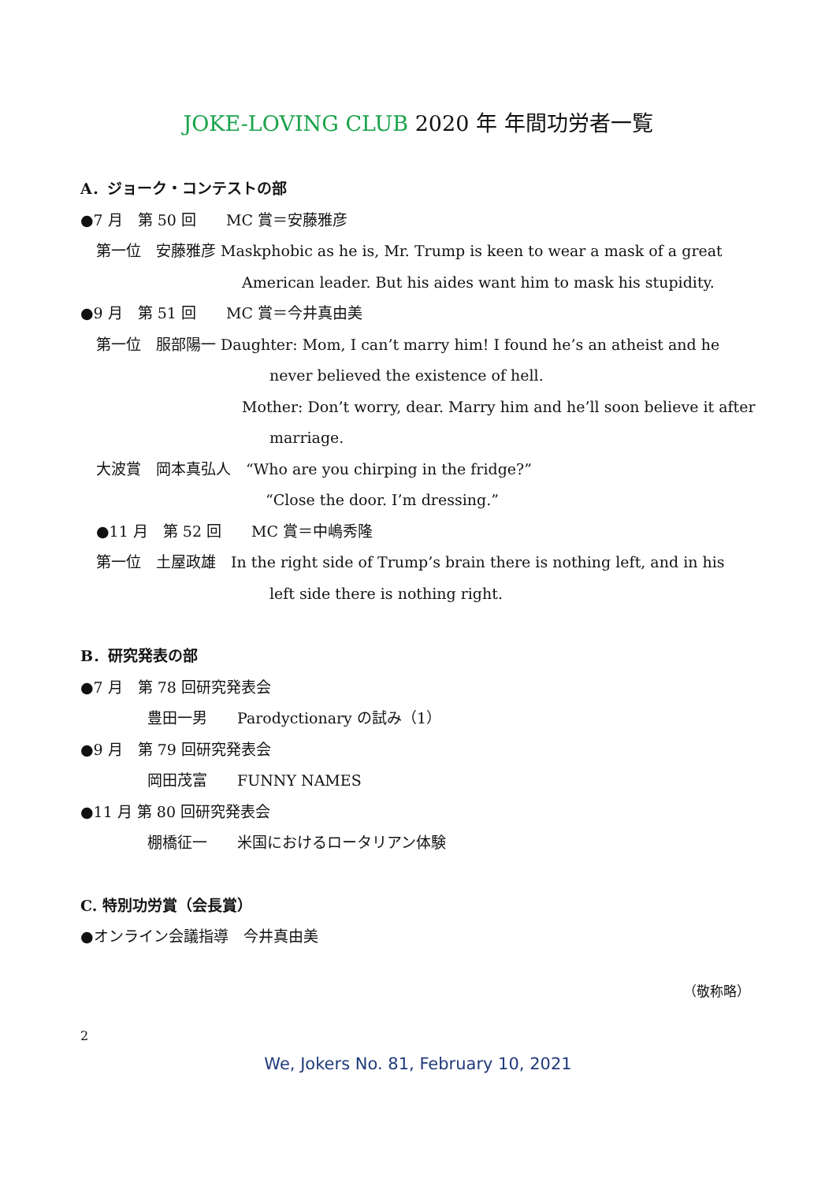JOKE-LOVING CLUB 2020 年 年間功労者一覧
A．ジョーク・コンテストの部
●7 月　第 50 回　　MC 賞＝安藤雅彦
第一位　安藤雅彦 Maskphobic as he is, Mr. Trump is keen to wear a mask of a great
American leader. But his aides want him to mask his stupidity.
●9 月　第 51 回　　MC 賞＝今井真由美
第一位　服部陽一 Daughter: Mom, I can’t marry him! I found he’s an atheist and he
never believed the existence of hell.
Mother: Don’t worry, dear. Marry him and he’ll soon believe it after
marriage.
大波賞　岡本真弘人　“Who are you chirping in the fridge?”
“Close the door. I’m dressing.”
●11 月　第 52 回　　MC 賞＝中嶋秀隆
第一位　土屋政雄　In the right side of Trump’s brain there is nothing left, and in his
left side there is nothing right.
B．研究発表の部
●7 月　第 78 回研究発表会
豊田一男　　Parodyctionary の試み（1）
●9 月　第 79 回研究発表会
岡田茂富　　FUNNY NAMES
●11 月 第 80 回研究発表会
棚橋征一　　米国におけるロータリアン体験
C. 特別功労賞（会長賞）
●オンライン会議指導　今井真由美
（敬称略）
2
We, Jokers No. 81, February 10, 2021